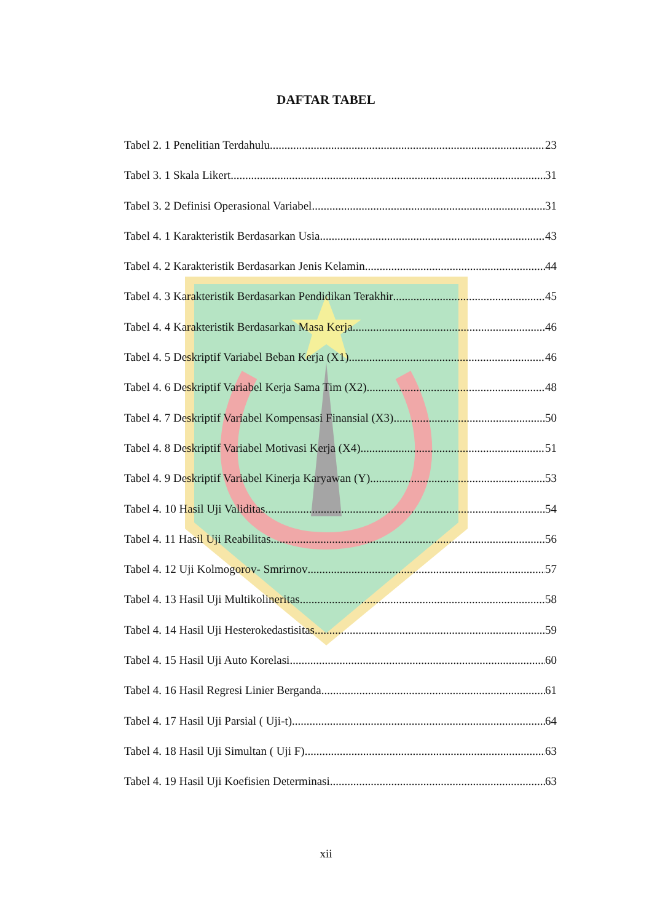DAFTAR TABEL
Tabel 2. 1 Penelitian Terdahulu 23
Tabel 3. 1 Skala Likert 31
Tabel 3. 2 Definisi Operasional Variabel 31
Tabel 4. 1 Karakteristik Berdasarkan Usia 43
Tabel 4. 2 Karakteristik Berdasarkan Jenis Kelamin 44
Tabel 4. 3 Karakteristik Berdasarkan Pendidikan Terakhir 45
Tabel 4. 4 Karakteristik Berdasarkan Masa Kerja 46
Tabel 4. 5 Deskriptif Variabel Beban Kerja (X1) 46
Tabel 4. 6 Deskriptif Variabel Kerja Sama Tim (X2) 48
Tabel 4. 7 Deskriptif Variabel Kompensasi Finansial (X3) 50
Tabel 4. 8 Deskriptif Variabel Motivasi Kerja (X4) 51
Tabel 4. 9 Deskriptif Variabel Kinerja Karyawan (Y) 53
Tabel 4. 10 Hasil Uji Validitas 54
Tabel 4. 11 Hasil Uji Reabilitas 56
Tabel 4. 12 Uji Kolmogorov- Smrirnov 57
Tabel 4. 13 Hasil Uji Multikolineritas 58
Tabel 4. 14 Hasil Uji Hesterokedastisitas 59
Tabel 4. 15 Hasil Uji Auto Korelasi 60
Tabel 4. 16 Hasil Regresi Linier Berganda 61
Tabel 4. 17 Hasil Uji Parsial ( Uji-t) 64
Tabel 4. 18 Hasil Uji Simultan ( Uji F) 63
Tabel 4. 19 Hasil Uji Koefisien Determinasi 63
xii